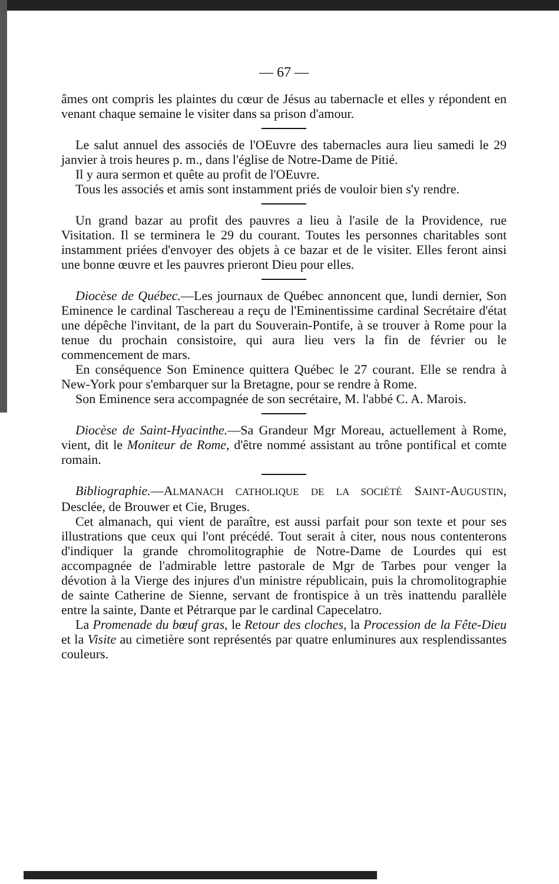— 67 —
âmes ont compris les plaintes du cœur de Jésus au tabernacle et elles y répondent en venant chaque semaine le visiter dans sa prison d'amour.
Le salut annuel des associés de l'OEuvre des tabernacles aura lieu samedi le 29 janvier à trois heures p. m., dans l'église de Notre-Dame de Pitié.
Il y aura sermon et quête au profit de l'OEuvre.
Tous les associés et amis sont instamment priés de vouloir bien s'y rendre.
Un grand bazar au profit des pauvres a lieu à l'asile de la Providence, rue Visitation. Il se terminera le 29 du courant. Toutes les personnes charitables sont instamment priées d'envoyer des objets à ce bazar et de le visiter. Elles feront ainsi une bonne œuvre et les pauvres prieront Dieu pour elles.
Diocèse de Québec.—Les journaux de Québec annoncent que, lundi dernier, Son Eminence le cardinal Taschereau a reçu de l'Eminentissime cardinal Secrétaire d'état une dépêche l'invitant, de la part du Souverain-Pontife, à se trouver à Rome pour la tenue du prochain consistoire, qui aura lieu vers la fin de février ou le commencement de mars.
En conséquence Son Eminence quittera Québec le 27 courant. Elle se rendra à New-York pour s'embarquer sur la Bretagne, pour se rendre à Rome.
Son Eminence sera accompagnée de son secrétaire, M. l'abbé C. A. Marois.
Diocèse de Saint-Hyacinthe.—Sa Grandeur Mgr Moreau, actuellement à Rome, vient, dit le Moniteur de Rome, d'être nommé assistant au trône pontifical et comte romain.
Bibliographie.—ALMANACH CATHOLIQUE DE LA SOCIÉTÉ SAINT-AUGUSTIN, Desclée, de Brouwer et Cie, Bruges.
Cet almanach, qui vient de paraître, est aussi parfait pour son texte et pour ses illustrations que ceux qui l'ont précédé. Tout serait à citer, nous nous contenterons d'indiquer la grande chromolitographie de Notre-Dame de Lourdes qui est accompagnée de l'admirable lettre pastorale de Mgr de Tarbes pour venger la dévotion à la Vierge des injures d'un ministre républicain, puis la chromolitographie de sainte Catherine de Sienne, servant de frontispice à un très inattendu parallèle entre la sainte, Dante et Pétrarque par le cardinal Capecelatro.
La Promenade du bœuf gras, le Retour des cloches, la Procession de la Fête-Dieu et la Visite au cimetière sont représentés par quatre enluminures aux resplendissantes couleurs.